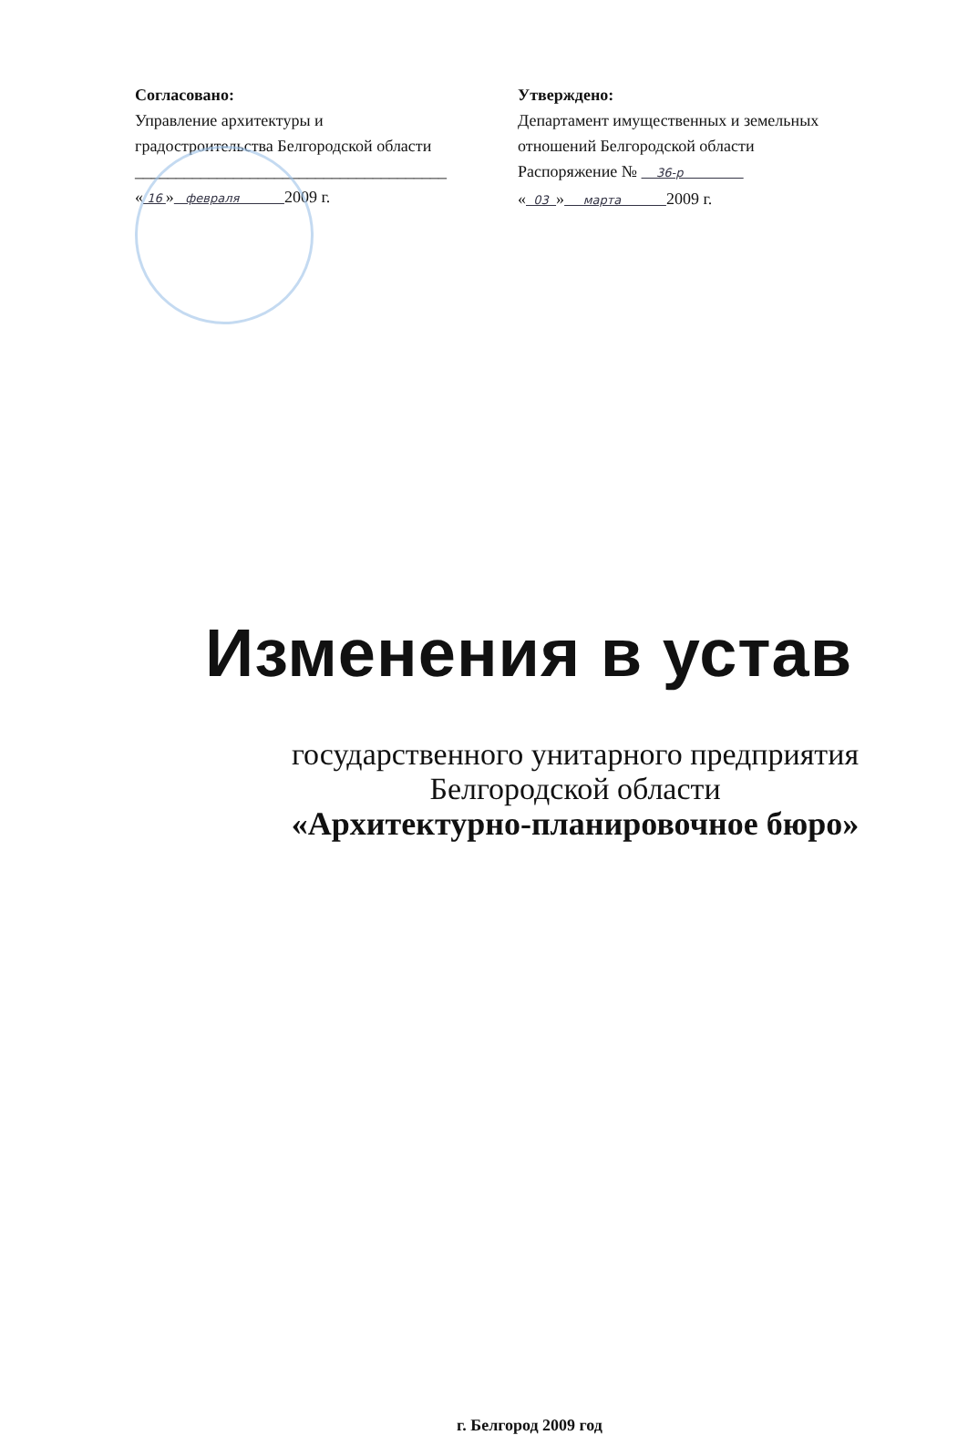Согласовано:
Управление архитектуры и
градостроительства Белгородской области
______________________________________
« 16 » февраля 2009 г.
Утверждено:
Департамент имущественных и земельных
отношений Белгородской области
Распоряжение № 36-р
« 03 » марта 2009 г.
Изменения в устав
государственного унитарного предприятия
Белгородской области
«Архитектурно-планировочное бюро»
г. Белгород 2009 год